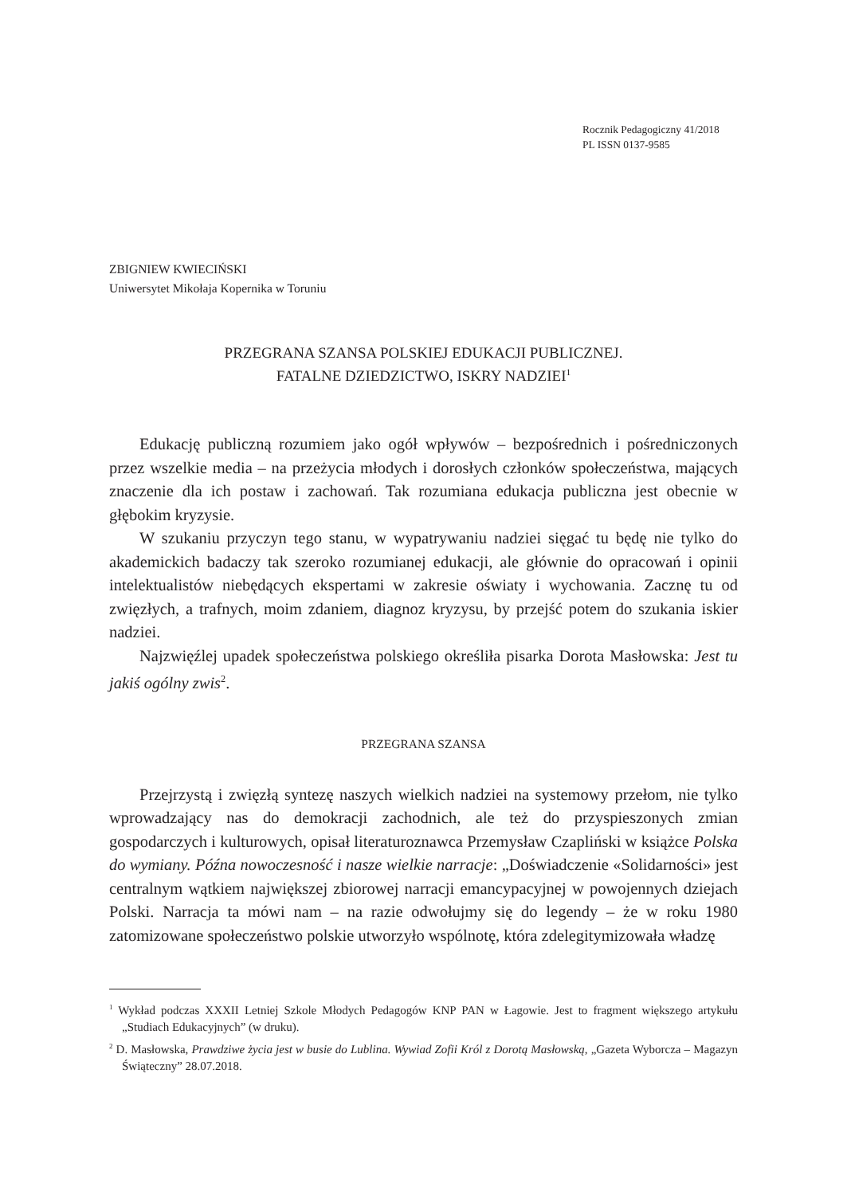Rocznik Pedagogiczny 41/2018
PL ISSN 0137-9585
ZBIGNIEW KWIECIŃSKI
Uniwersytet Mikołaja Kopernika w Toruniu
PRZEGRANA SZANSA POLSKIEJ EDUKACJI PUBLICZNEJ.
FATALNE DZIEDZICTWO, ISKRY NADZIEI<sup>1</sup>
Edukację publiczną rozumiem jako ogół wpływów – bezpośrednich i pośredniczonych przez wszelkie media – na przeżycia młodych i dorosłych członków społeczeństwa, mających znaczenie dla ich postaw i zachowań. Tak rozumiana edukacja publiczna jest obecnie w głębokim kryzysie.
W szukaniu przyczyn tego stanu, w wypatrywaniu nadziei sięgać tu będę nie tylko do akademickich badaczy tak szeroko rozumianej edukacji, ale głównie do opracowań i opinii intelektualistów niebędących ekspertami w zakresie oświaty i wychowania. Zacznę tu od zwięzłych, a trafnych, moim zdaniem, diagnoz kryzysu, by przejść potem do szukania iskier nadziei.
Najzwięźlej upadek społeczeństwa polskiego określiła pisarka Dorota Masłowska: Jest tu jakiś ogólny zwis<sup>2</sup>.
PRZEGRANA SZANSA
Przejrzystą i zwięzłą syntezę naszych wielkich nadziei na systemowy przełom, nie tylko wprowadzający nas do demokracji zachodnich, ale też do przyspieszonych zmian gospodarczych i kulturowych, opisał literaturoznawca Przemysław Czapliński w książce Polska do wymiany. Późna nowoczesność i nasze wielkie narracje: „Doświadczenie «Solidarności» jest centralnym wątkiem największej zbiorowej narracji emancypacyjnej w powojennych dziejach Polski. Narracja ta mówi nam – na razie odwołujmy się do legendy – że w roku 1980 zatomizowane społeczeństwo polskie utworzyło wspólnotę, która zdelegitymizowała władzę
<sup>1</sup> Wykład podczas XXXII Letniej Szkole Młodych Pedagogów KNP PAN w Łagowie. Jest to fragment większego artykułu „Studiach Edukacyjnych” (w druku).
<sup>2</sup> D. Masłowska, Prawdziwe życia jest w busie do Lublina. Wywiad Zofii Król z Dorotą Masłowską, „Gazeta Wyborcza – Magazyn Świąteczny” 28.07.2018.